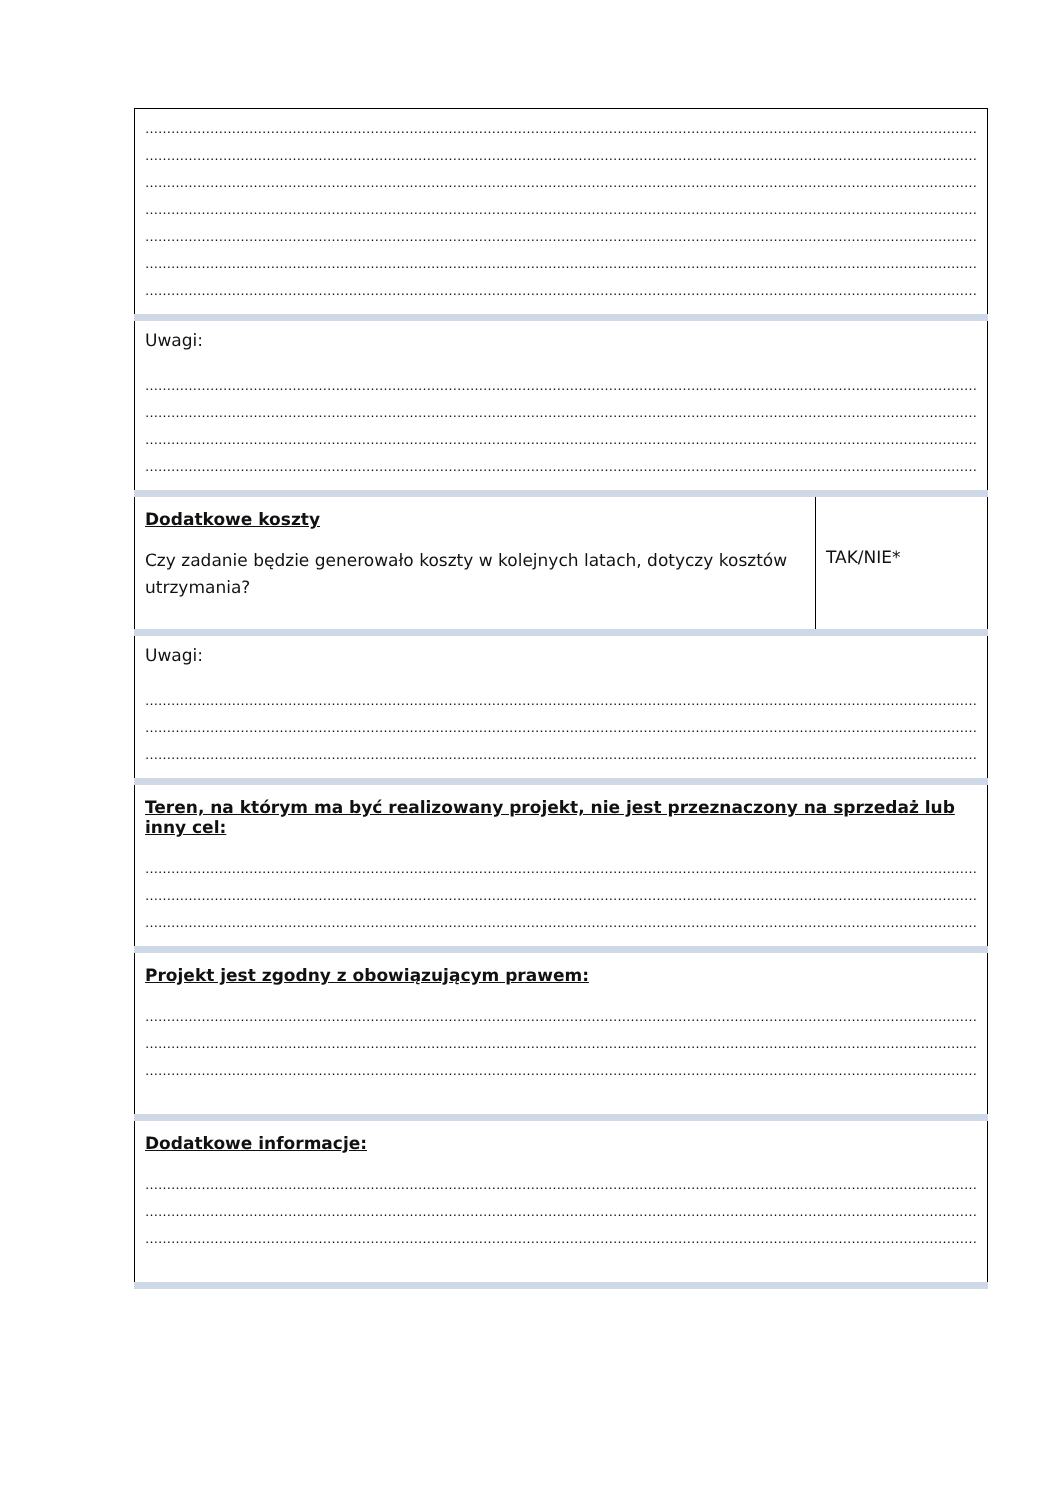| ………………………………………………………………………………………………………………………………………………………………………… ………………………………………………………………………………………………………………………………………………………………………… ………………………………………………………………………………………………………………………………………………………………………… ………………………………………………………………………………………………………………………………………………………………………… ………………………………………………………………………………………………………………………………………………………………………… ………………………………………………………………………………………………………………………………………………………………………… ………………………………………………………………………………………………………………………………………………………………………… | |
| Uwagi: ………………………………………………………………………………………………………………………………………………………………………… ………………………………………………………………………………………………………………………………………………………………………… ………………………………………………………………………………………………………………………………………………………………………… ………………………………………………………………………………………………………………………………………………………………………… | |
| Dodatkowe koszty Czy zadanie będzie generowało koszty w kolejnych latach, dotyczy kosztów utrzymania? | TAK/NIE* |
| Uwagi: ………………………………………………………………………………………………………………………………………………………………………… ………………………………………………………………………………………………………………………………………………………………………… ………………………………………………………………………………………………………………………………………………………………………… | |
| Teren, na którym ma być realizowany projekt, nie jest przeznaczony na sprzedaż lub inny cel: ………………………………………………………………………………………………………………………………………………………………………… ………………………………………………………………………………………………………………………………………………………………………… ………………………………………………………………………………………………………………………………………………………………………… | |
| Projekt jest zgodny z obowiązującym prawem: ………………………………………………………………………………………………………………………………………………………………………… ………………………………………………………………………………………………………………………………………………………………………… ………………………………………………………………………………………………………………………………………………………………………… | |
| Dodatkowe informacje: ………………………………………………………………………………………………………………………………………………………………………… ………………………………………………………………………………………………………………………………………………………………………… ………………………………………………………………………………………………………………………………………………………………………… | |